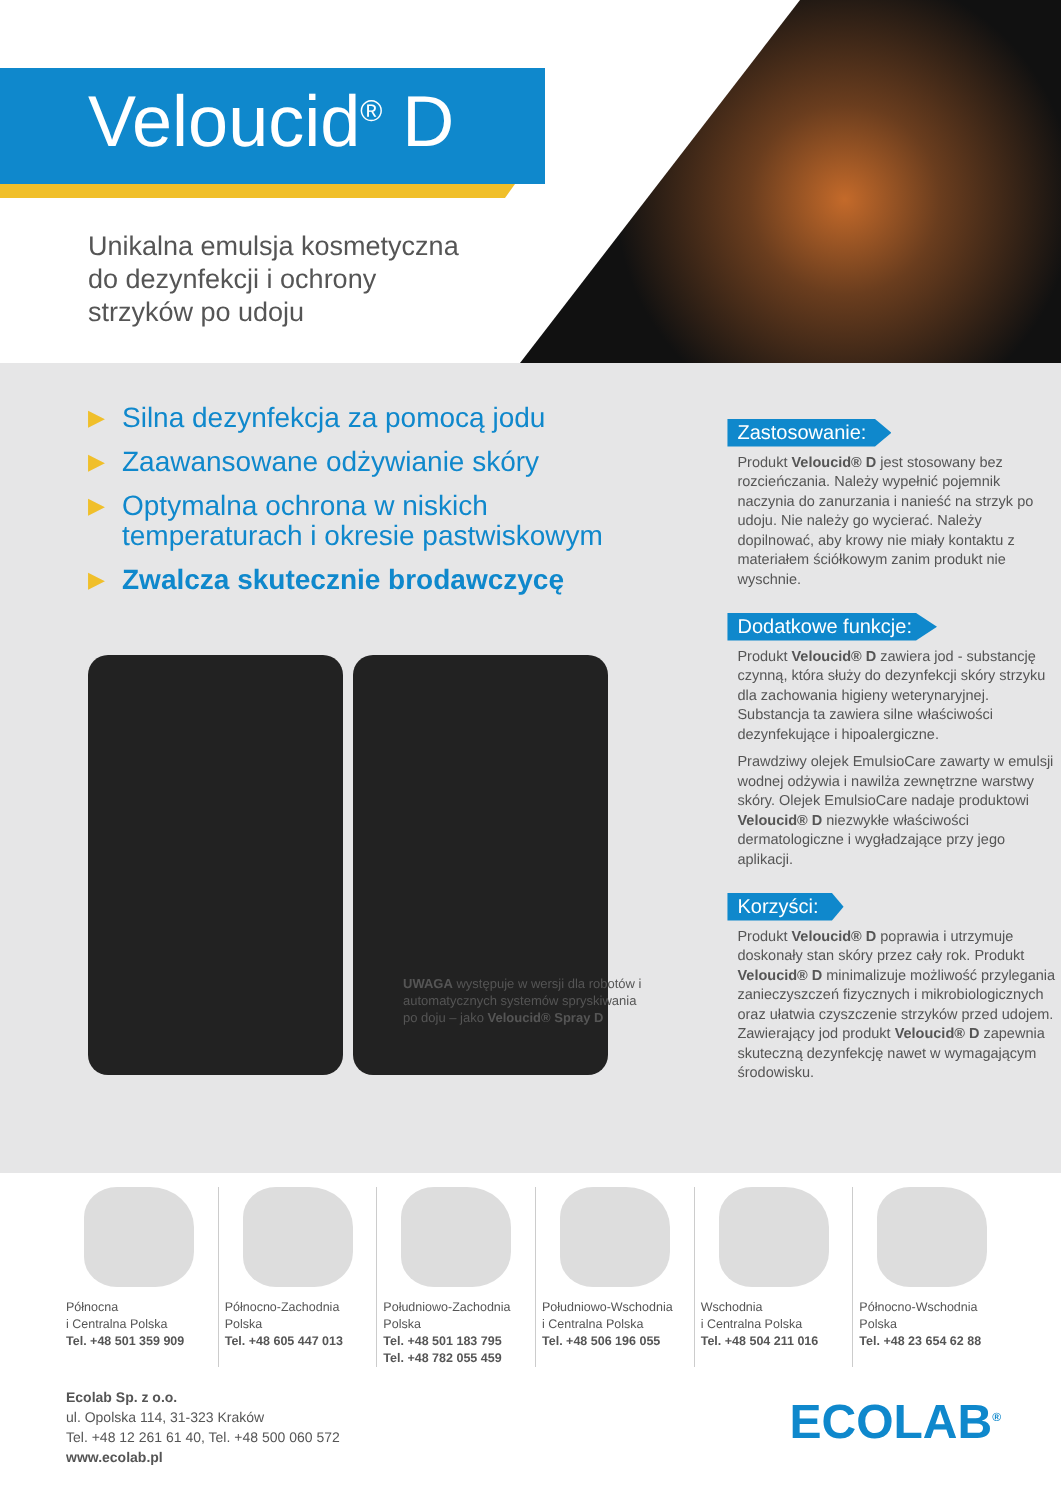Veloucid<sup>®</sup> D
Unikalna emulsja kosmetyczna
do dezynfekcji i ochrony
strzyków po udoju
▶ Silna dezynfekcja za pomocą jodu
▶ Zaawansowane odżywianie skóry
▶ Optymalna ochrona w niskich temperaturach i okresie pastwiskowym
▶ Zwalcza skutecznie brodawczycę
UWAGA występuje w wersji dla robotów i automatycznych systemów spryskiwania po doju – jako Veloucid® Spray D
Zastosowanie:
Produkt Veloucid® D jest stosowany bez rozcieńczania. Należy wypełnić pojemnik naczynia do zanurzania i nanieść na strzyk po udoju. Nie należy go wycierać. Należy dopilnować, aby krowy nie miały kontaktu z materiałem ściółkowym zanim produkt nie wyschnie.
Dodatkowe funkcje:
Produkt Veloucid® D zawiera jod - substancję czynną, która służy do dezynfekcji skóry strzyku dla zachowania higieny weterynaryjnej. Substancja ta zawiera silne właściwości dezynfekujące i hipoalergiczne.
Prawdziwy olejek EmulsioCare zawarty w emulsji wodnej odżywia i nawilża zewnętrzne warstwy skóry. Olejek EmulsioCare nadaje produktowi Veloucid® D niezwykłe właściwości dermatologiczne i wygładzające przy jego aplikacji.
Korzyści:
Produkt Veloucid® D poprawia i utrzymuje doskonały stan skóry przez cały rok. Produkt Veloucid® D minimalizuje możliwość przylegania zanieczyszczeń fizycznych i mikrobiologicznych oraz ułatwia czyszczenie strzyków przed udojem. Zawierający jod produkt Veloucid® D zapewnia skuteczną dezynfekcję nawet w wymagającym środowisku.
Północna
i Centralna Polska
Tel. +48 501 359 909
Północno-Zachodnia
Polska
Tel. +48 605 447 013
Południowo-Zachodnia
Polska
Tel. +48 501 183 795
Tel. +48 782 055 459
Południowo-Wschodnia
i Centralna Polska
Tel. +48 506 196 055
Wschodnia
i Centralna Polska
Tel. +48 504 211 016
Północno-Wschodnia
Polska
Tel. +48 23 654 62 88
Ecolab Sp. z o.o.
ul. Opolska 114, 31-323 Kraków
Tel. +48 12 261 61 40, Tel. +48 500 060 572
www.ecolab.pl
ECOLAB<sup>®</sup>